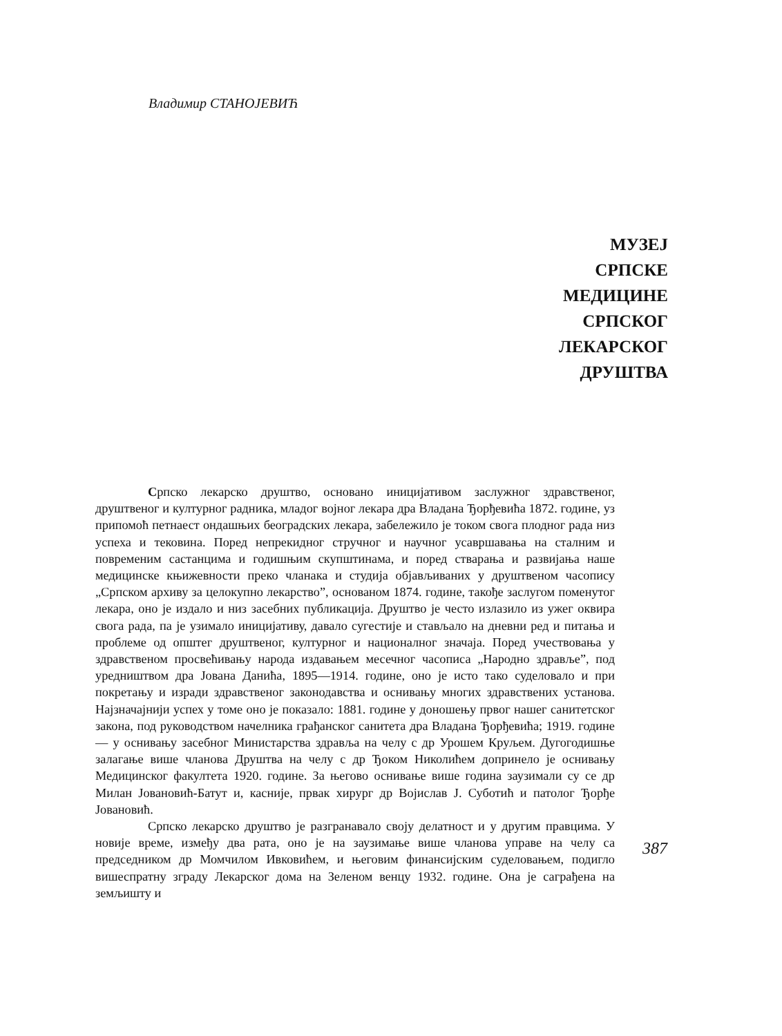Владимир СТАНОЈЕВИЋ
МУЗЕЈ
СРПСКЕ
МЕДИЦИНЕ
СРПСКОГ
ЛЕКАРСКОГ
ДРУШТВА
Српско лекарско друштво, основано иницијативом заслужног здравственог, друштвеног и културног радника, младог војног лекара дра Владана Ђорђевића 1872. године, уз припомоћ петнаест ондашњих београдских лекара, забележило је током свога плодног рада низ успеха и тековина. Поред непрекидног стручног и научног усавршавања на сталним и повременим састанцима и годишњим скупштинама, и поред стварања и развијања наше медицинске књижевности преко чланака и студија објављиваних у друштвеном часопису „Српском архиву за целокупно лекарство”, основаном 1874. године, такође заслугом поменутог лекара, оно је издало и низ засебних публикација. Друштво је често излазило из ужег оквира свога рада, па је узимало иницијативу, давало сугестије и стављало на дневни ред и питања и проблеме од општег друштвеног, културног и националног значаја. Поред учествовања у здравственом просвећивању народа издавањем месечног часописа „Народно здравље”, под уредништвом дра Јована Данића, 1895—1914. године, оно је исто тако суделовало и при покретању и изради здравственог законодавства и оснивању многих здравствених установа. Најзначајнији успех у томе оно је показало: 1881. године у доношењу првог нашег санитетског закона, под руководством начелника грађанског санитета дра Владана Ђорђевића; 1919. године — у оснивању засебног Министарства здравља на челу с др Урошем Круљем. Дугогодишње залагање више чланова Друштва на челу с др Ђоком Николићем допринело је оснивању Медицинског факултета 1920. године. За његово оснивање више година заузимали су се др Милан Јовановић-Батут и, касније, првак хирург др Војислав Ј. Суботић и патолог Ђорђе Јовановић.
Српско лекарско друштво је разгранавало своју делатност и у другим правцима. У новије време, између два рата, оно је на заузимање више чланова управе на челу са председником др Момчилом Ивковићем, и његовим финансијским суделовањем, подигло вишеспратну зграду Лекарског дома на Зеленом венцу 1932. године. Она је саграђена на земљишту и
387